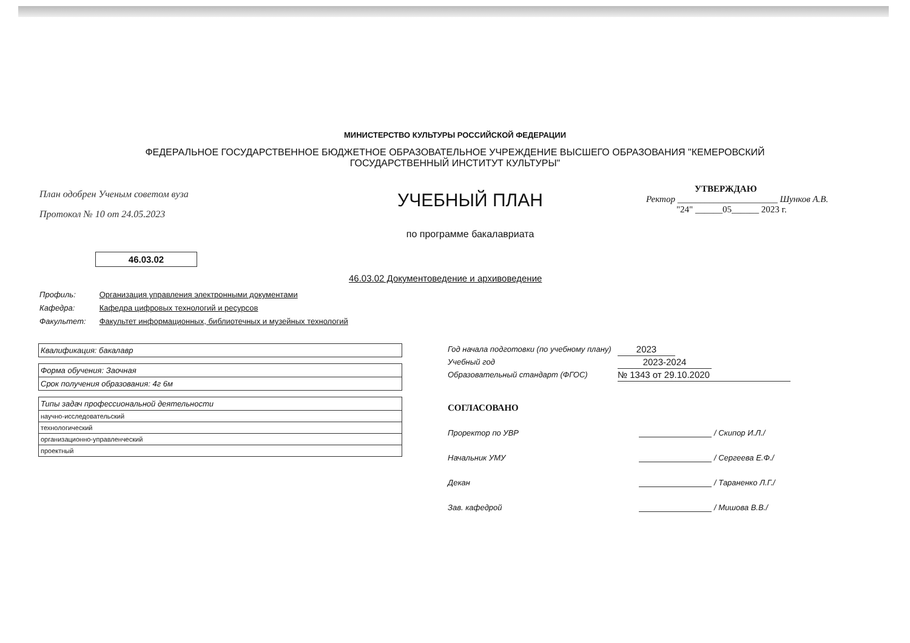МИНИСТЕРСТВО КУЛЬТУРЫ РОССИЙСКОЙ ФЕДЕРАЦИИ
ФЕДЕРАЛЬНОЕ ГОСУДАРСТВЕННОЕ БЮДЖЕТНОЕ ОБРАЗОВАТЕЛЬНОЕ УЧРЕЖДЕНИЕ ВЫСШЕГО ОБРАЗОВАНИЯ "КЕМЕРОВСКИЙ ГОСУДАРСТВЕННЫЙ ИНСТИТУТ КУЛЬТУРЫ"
План одобрен Ученым советом вуза
Протокол № 10 от 24.05.2023
УЧЕБНЫЙ ПЛАН
по программе бакалавриата
УТВЕРЖДАЮ
Ректор ______________________ Шунков А.В.
"24" ______05______ 2023 г.
46.03.02
46.03.02 Документоведение и архивоведение
Профиль: Организация управления электронными документами
Кафедра: Кафедра цифровых технологий и ресурсов
Факультет: Факультет информационных, библиотечных и музейных технологий
| Квалификация: бакалавр |
| Форма обучения: Заочная |
| Срок получения образования: 4г 6м |
| Типы задач профессиональной деятельности |
| научно-исследовательский |
| технологический |
| организационно-управленческий |
| проектный |
Год начала подготовки (по учебному плану)
2023
Учебный год
2023-2024
Образовательный стандарт (ФГОС)
№ 1343 от 29.10.2020
СОГЛАСОВАНО
Проректор по УВР / Скипор И.Л./
Начальник УМУ / Сергеева Е.Ф./
Декан / Тараненко Л.Г./
Зав. кафедрой / Мишова В.В./